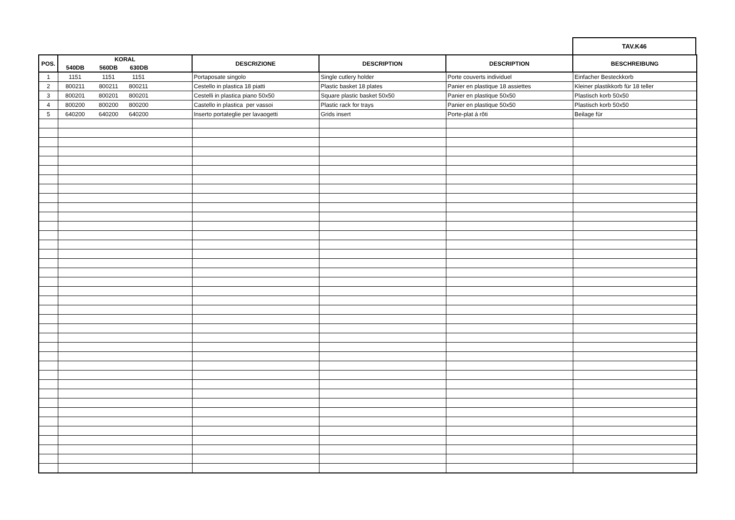TAV.K46
| POS. | KORAL | | | DESCRIZIONE | DESCRIPTION | DESCRIPTION | BESCHREIBUNG |
| --- | --- | --- | --- | --- | --- | --- | --- |
| | 540DB | 560DB | 630DB | | | | |
| 1 | 1151 | 1151 | 1151 | Portaposate singolo | Single cutlery holder | Porte couverts individuel | Einfacher Besteckkorb |
| 2 | 800211 | 800211 | 800211 | Cestello in plastica 18 piatti | Plastic basket 18 plates | Panier en plastique 18 assiettes | Kleiner plastikkorb für 18 teller |
| 3 | 800201 | 800201 | 800201 | Cestelli in plastica piano 50x50 | Square plastic basket 50x50 | Panier en plastique 50x50 | Plastisch korb 50x50 |
| 4 | 800200 | 800200 | 800200 | Castello in plastica per vassoi | Plastic rack for trays | Panier en plastique 50x50 | Plastisch korb 50x50 |
| 5 | 640200 | 640200 | 640200 | Inserto portateglie per lavaogetti | Grids insert | Porte-plat á rôti | Beilage für |